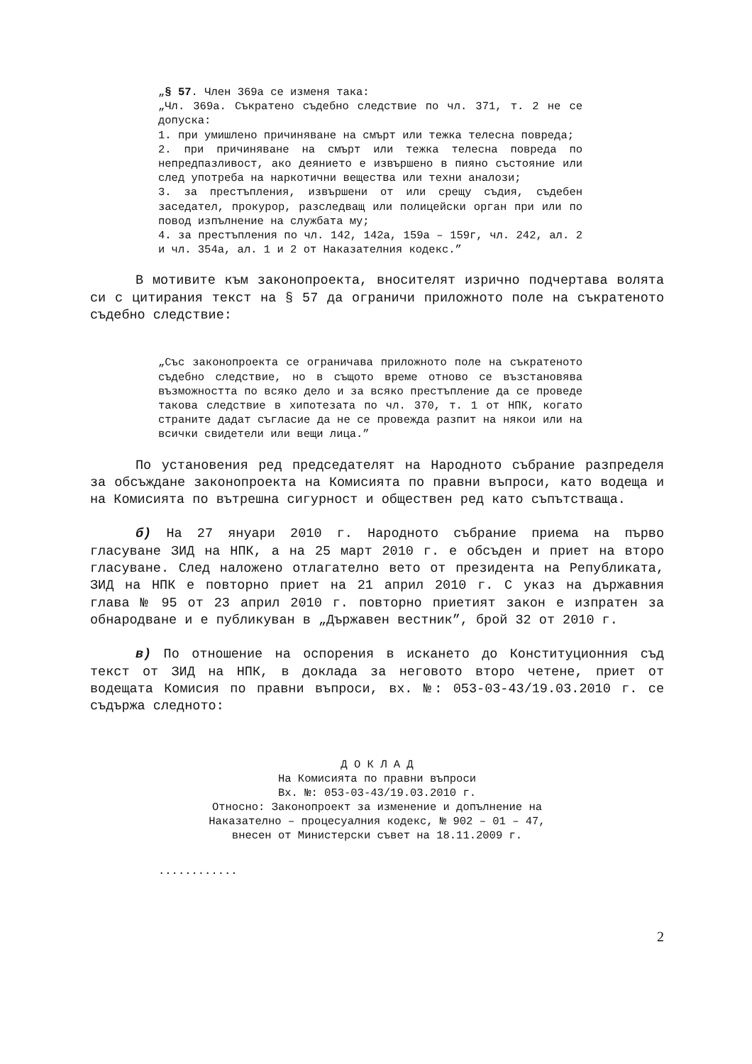„§ 57. Член 369а се изменя така:
„Чл. 369а. Съкратено съдебно следствие по чл. 371, т. 2 не се допуска:
1. при умишлено причиняване на смърт или тежка телесна повреда;
2. при причиняване на смърт или тежка телесна повреда по непредпазливост, ако деянието е извършено в пияно състояние или след употреба на наркотични вещества или техни аналози;
3. за престъпления, извършени от или срещу съдия, съдебен заседател, прокурор, разследващ или полицейски орган при или по повод изпълнение на службата му;
4. за престъпления по чл. 142, 142а, 159а – 159г, чл. 242, ал. 2 и чл. 354а, ал. 1 и 2 от Наказателния кодекс.”
В мотивите към законопроекта, вносителят изрично подчертава волята си с цитирания текст на § 57 да ограничи приложното поле на съкратеното съдебно следствие:
„Със законопроекта се ограничава приложното поле на съкратеното съдебно следствие, но в същото време отново се възстановява възможността по всяко дело и за всяко престъпление да се проведе такова следствие в хипотезата по чл. 370, т. 1 от НПК, когато страните дадат съгласие да не се провежда разпит на някои или на всички свидетели или вещи лица.”
По установения ред председателят на Народното събрание разпределя за обсъждане законопроекта на Комисията по правни въпроси, като водеща и на Комисията по вътрешна сигурност и обществен ред като съпътстваща.
б) На 27 януари 2010 г. Народното събрание приема на първо гласуване ЗИД на НПК, а на 25 март 2010 г. е обсъден и приет на второ гласуване. След наложено отлагателно вето от президента на Републиката, ЗИД на НПК е повторно приет на 21 април 2010 г. С указ на държавния глава № 95 от 23 април 2010 г. повторно приетият закон е изпратен за обнародване и е публикуван в „Държавен вестник”, брой 32 от 2010 г.
в) По отношение на оспорения в искането до Конституционния съд текст от ЗИД на НПК, в доклада за неговото второ четене, приет от водещата Комисия по правни въпроси, вх. №: 053-03-43/19.03.2010 г. се съдържа следното:
Д О К Л А Д
На Комисията по правни въпроси
Вх. №: 053-03-43/19.03.2010 г.
Относно: Законопроект за изменение и допълнение на
Наказателно – процесуалния кодекс, № 902 – 01 – 47,
внесен от Министерски съвет на 18.11.2009 г.
............
2